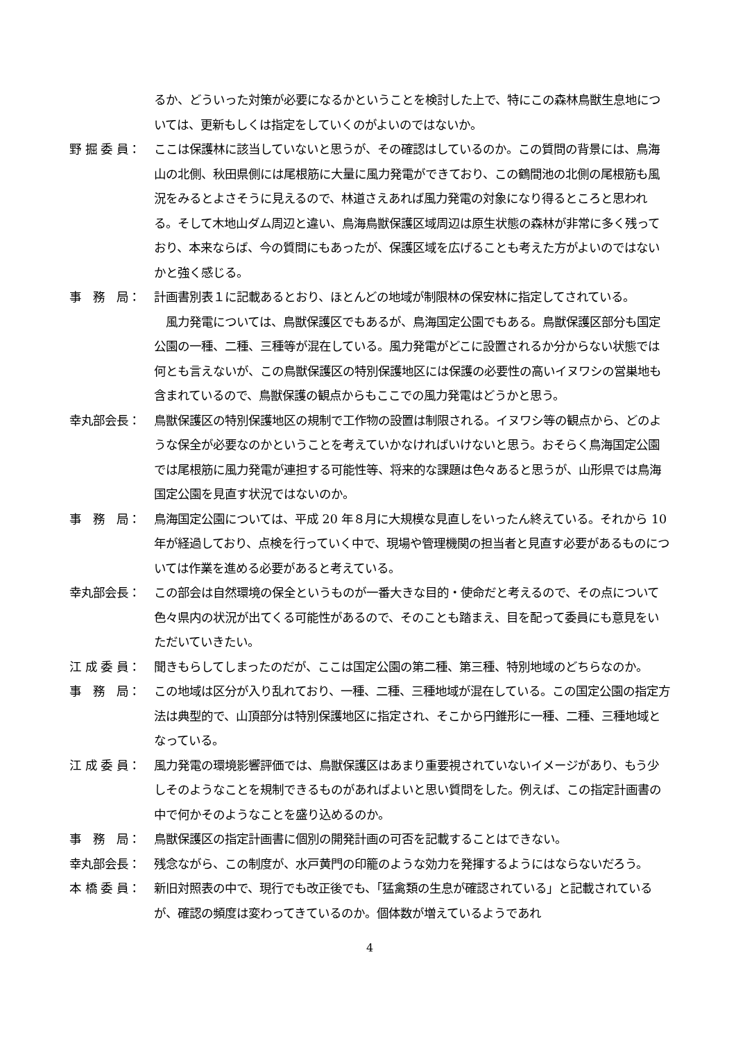るか、どういった対策が必要になるかということを検討した上で、特にこの森林鳥獣生息地については、更新もしくは指定をしていくのがよいのではないか。
野 掘 委 員： ここは保護林に該当していないと思うが、その確認はしているのか。この質問の背景には、鳥海山の北側、秋田県側には尾根筋に大量に風力発電ができており、この鶴間池の北側の尾根筋も風況をみるとよさそうに見えるので、林道さえあれば風力発電の対象になり得るところと思われる。そして木地山ダム周辺と違い、鳥海鳥獣保護区域周辺は原生状態の森林が非常に多く残っており、本来ならば、今の質問にもあったが、保護区域を広げることも考えた方がよいのではないかと強く感じる。
事　務　局： 計画書別表１に記載あるとおり、ほとんどの地域が制限林の保安林に指定してされている。
　風力発電については、鳥獣保護区でもあるが、鳥海国定公園でもある。鳥獣保護区部分も国定公園の一種、二種、三種等が混在している。風力発電がどこに設置されるか分からない状態では何とも言えないが、この鳥獣保護区の特別保護地区には保護の必要性の高いイヌワシの営巣地も含まれているので、鳥獣保護の観点からもここでの風力発電はどうかと思う。
幸丸部会長： 鳥獣保護区の特別保護地区の規制で工作物の設置は制限される。イヌワシ等の観点から、どのような保全が必要なのかということを考えていかなければいけないと思う。おそらく鳥海国定公園では尾根筋に風力発電が連担する可能性等、将来的な課題は色々あると思うが、山形県では鳥海国定公園を見直す状況ではないのか。
事　務　局： 鳥海国定公園については、平成 20 年８月に大規模な見直しをいったん終えている。それから 10 年が経過しており、点検を行っていく中で、現場や管理機関の担当者と見直す必要があるものについては作業を進める必要があると考えている。
幸丸部会長： この部会は自然環境の保全というものが一番大きな目的・使命だと考えるので、その点について色々県内の状況が出てくる可能性があるので、そのことも踏まえ、目を配って委員にも意見をいただいていきたい。
江 成 委 員： 聞きもらしてしまったのだが、ここは国定公園の第二種、第三種、特別地域のどちらなのか。
事　務　局： この地域は区分が入り乱れており、一種、二種、三種地域が混在している。この国定公園の指定方法は典型的で、山頂部分は特別保護地区に指定され、そこから円錐形に一種、二種、三種地域となっている。
江 成 委 員： 風力発電の環境影響評価では、鳥獣保護区はあまり重要視されていないイメージがあり、もう少しそのようなことを規制できるものがあればよいと思い質問をした。例えば、この指定計画書の中で何かそのようなことを盛り込めるのか。
事　務　局： 鳥獣保護区の指定計画書に個別の開発計画の可否を記載することはできない。
幸丸部会長： 残念ながら、この制度が、水戸黄門の印籠のような効力を発揮するようにはならないだろう。
本 橋 委 員： 新旧対照表の中で、現行でも改正後でも、「猛禽類の生息が確認されている」と記載されているが、確認の頻度は変わってきているのか。個体数が増えているようであれ
4